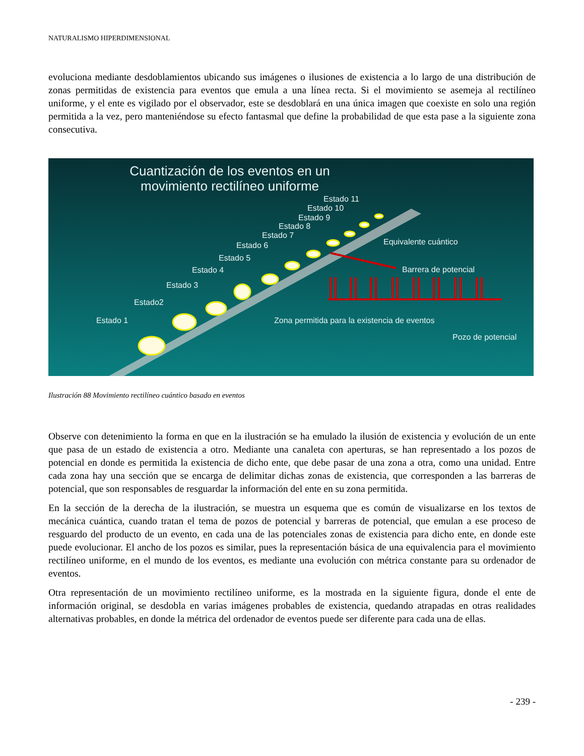NATURALISMO HIPERDIMENSIONAL
evoluciona mediante desdoblamientos ubicando sus imágenes o ilusiones de existencia a lo largo de una distribución de zonas permitidas de existencia para eventos que emula a una línea recta. Si el movimiento se asemeja al rectilíneo uniforme, y el ente es vigilado por el observador, este se desdoblará en una única imagen que coexiste en solo una región permitida a la vez, pero manteniéndose su efecto fantasmal que define la probabilidad de que esta pase a la siguiente zona consecutiva.
Cuantización de los eventos en un movimiento rectilíneo uniforme
Estado 1
Estado2
Estado 3
Estado 4
Estado 5
Estado 6
Estado 7
Estado 8
Estado 9
Estado 10
Estado 11
Equivalente cuántico
Barrera de potencial
Zona permitida para la existencia de eventos
Pozo de potencial
Ilustración 88 Movimiento rectilíneo cuántico basado en eventos
Observe con detenimiento la forma en que en la ilustración se ha emulado la ilusión de existencia y evolución de un ente que pasa de un estado de existencia a otro. Mediante una canaleta con aperturas, se han representado a los pozos de potencial en donde es permitida la existencia de dicho ente, que debe pasar de una zona a otra, como una unidad. Entre cada zona hay una sección que se encarga de delimitar dichas zonas de existencia, que corresponden a las barreras de potencial, que son responsables de resguardar la información del ente en su zona permitida.
En la sección de la derecha de la ilustración, se muestra un esquema que es común de visualizarse en los textos de mecánica cuántica, cuando tratan el tema de pozos de potencial y barreras de potencial, que emulan a ese proceso de resguardo del producto de un evento, en cada una de las potenciales zonas de existencia para dicho ente, en donde este puede evolucionar. El ancho de los pozos es similar, pues la representación básica de una equivalencia para el movimiento rectilíneo uniforme, en el mundo de los eventos, es mediante una evolución con métrica constante para su ordenador de eventos.
Otra representación de un movimiento rectilíneo uniforme, es la mostrada en la siguiente figura, donde el ente de información original, se desdobla en varias imágenes probables de existencia, quedando atrapadas en otras realidades alternativas probables, en donde la métrica del ordenador de eventos puede ser diferente para cada una de ellas.
- 239 -